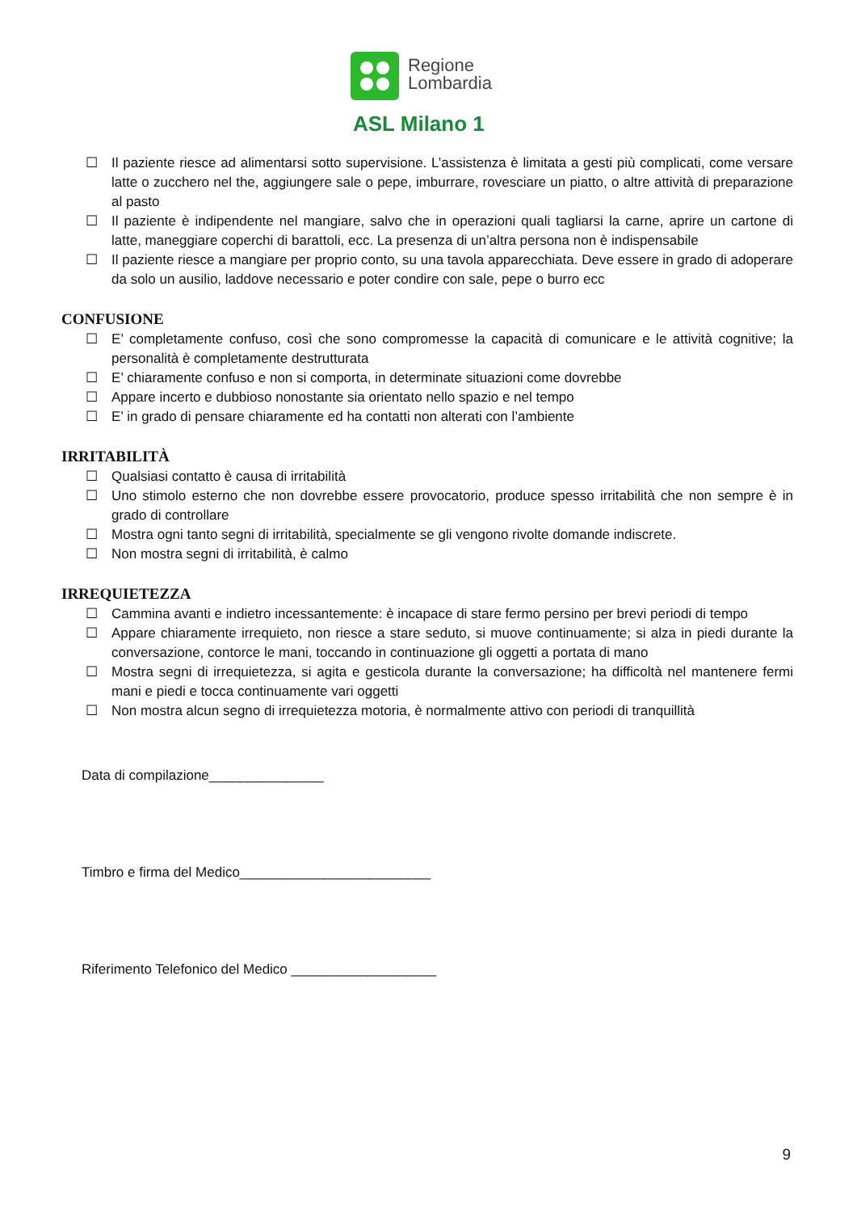Regione
Lombardia
ASL Milano 1
☐ Il paziente riesce ad alimentarsi sotto supervisione. L’assistenza è limitata a gesti più complicati, come versare latte o zucchero nel the, aggiungere sale o pepe, imburrare, rovesciare un piatto, o altre attività di preparazione al pasto
☐ Il paziente è indipendente nel mangiare, salvo che in operazioni quali tagliarsi la carne, aprire un cartone di latte, maneggiare coperchi di barattoli, ecc. La presenza di un’altra persona non è indispensabile
☐ Il paziente riesce a mangiare per proprio conto, su una tavola apparecchiata. Deve essere in grado di adoperare da solo un ausilio, laddove necessario e poter condire con sale, pepe o burro ecc
CONFUSIONE
☐ E’ completamente confuso, così che sono compromesse la capacità di comunicare e le attività cognitive; la personalità è completamente destrutturata
☐ E’ chiaramente confuso e non si comporta, in determinate situazioni come dovrebbe
☐ Appare incerto e dubbioso nonostante sia orientato nello spazio e nel tempo
☐ E’ in grado di pensare chiaramente ed ha contatti non alterati con l’ambiente
IRRITABILITÀ
☐ Qualsiasi contatto è causa di irritabilità
☐ Uno stimolo esterno che non dovrebbe essere provocatorio, produce spesso irritabilità che non sempre è in grado di controllare
☐ Mostra ogni tanto segni di irritabilità, specialmente se gli vengono rivolte domande indiscrete.
☐ Non mostra segni di irritabilità, è calmo
IRREQUIETEZZA
☐ Cammina avanti e indietro incessantemente: è incapace di stare fermo persino per brevi periodi di tempo
☐ Appare chiaramente irrequieto, non riesce a stare seduto, si muove continuamente; si alza in piedi durante la conversazione, contorce le mani, toccando in continuazione gli oggetti a portata di mano
☐ Mostra segni di irrequietezza, si agita e gesticola durante la conversazione; ha difficoltà nel mantenere fermi mani e piedi e tocca continuamente vari oggetti
☐ Non mostra alcun segno di irrequietezza motoria, è normalmente attivo con periodi di tranquillità
Data di compilazione_______________
Timbro e firma del Medico_________________________
Riferimento Telefonico del Medico ___________________
9